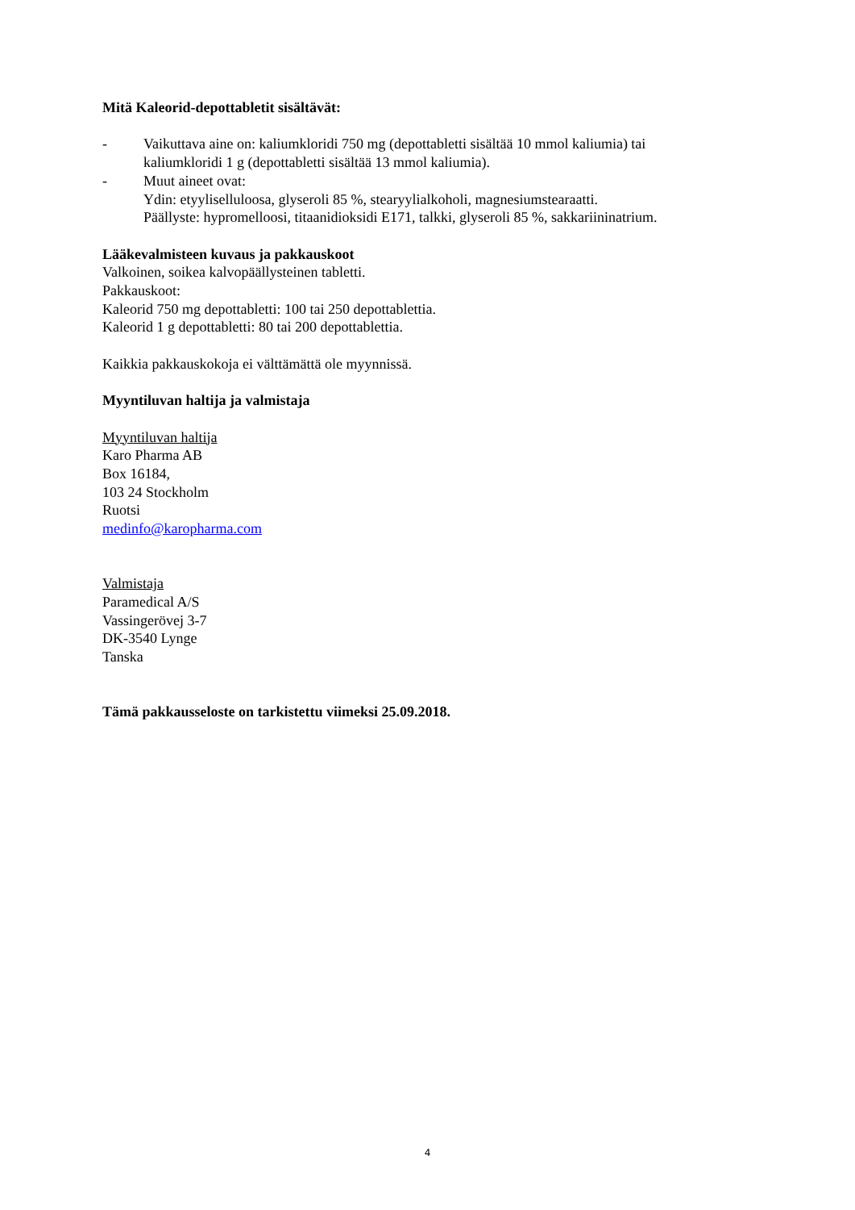Mitä Kaleorid-depottabletit sisältävät:
- Vaikuttava aine on: kaliumkloridi 750 mg (depottabletti sisältää 10 mmol kaliumia) tai kaliumkloridi 1 g (depottabletti sisältää 13 mmol kaliumia).
- Muut aineet ovat:
Ydin: etyyliselluloosa, glyseroli 85 %, stearyylialkoholi, magnesiumstearaatti.
Päällyste: hypromelloosi, titaanidioksidi E171, talkki, glyseroli 85 %, sakkariininatrium.
Lääkevalmisteen kuvaus ja pakkauskoot
Valkoinen, soikea kalvopäällysteinen tabletti.
Pakkauskoot:
Kaleorid 750 mg depottabletti: 100 tai 250 depottablettia.
Kaleorid 1 g depottabletti: 80 tai 200 depottablettia.
Kaikkia pakkauskokoja ei välttämättä ole myynnissä.
Myyntiluvan haltija ja valmistaja
Myyntiluvan haltija
Karo Pharma AB
Box 16184,
103 24 Stockholm
Ruotsi
medinfo@karopharma.com
Valmistaja
Paramedical A/S
Vassingerövej 3-7
DK-3540 Lynge
Tanska
Tämä pakkausseloste on tarkistettu viimeksi 25.09.2018.
4